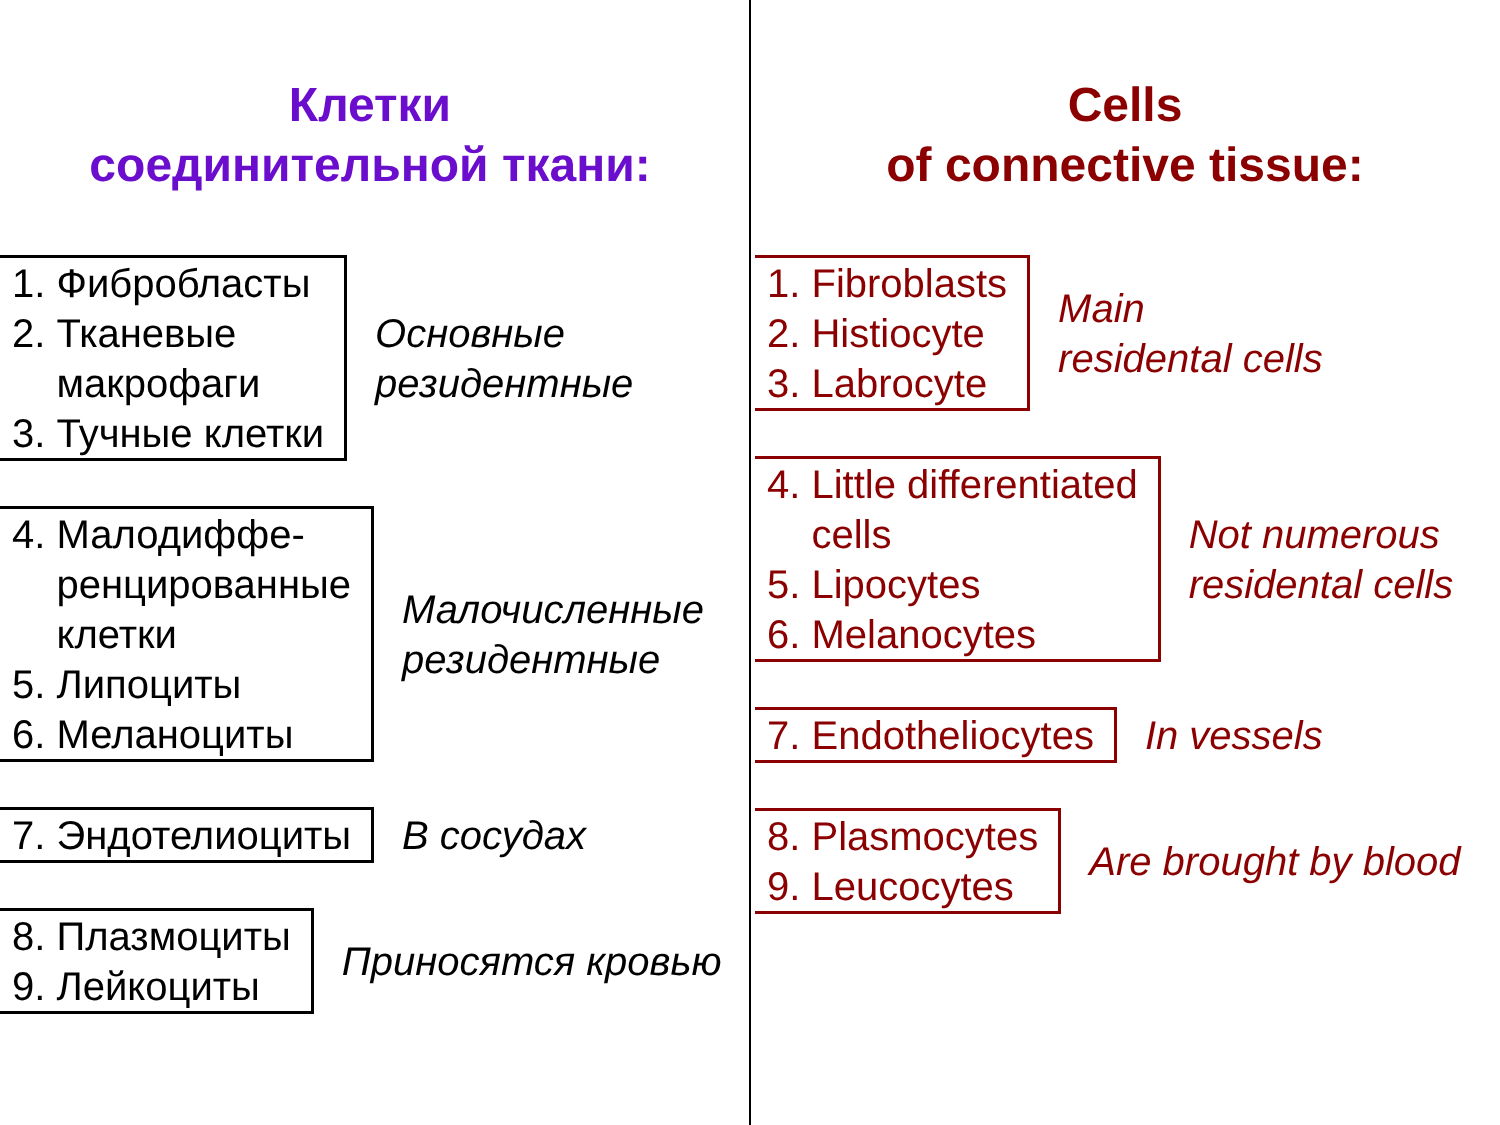Клетки
соединительной ткани:
1. Фибробласты
2. Тканевые
макрофаги
3. Тучные клетки
Основные
резидентные
4. Малодиффе-
ренцированные
клетки
5. Липоциты
6. Меланоциты
Малочисленные
резидентные
7. Эндотелиоциты В сосудах
8. Плазмоциты
9. Лейкоциты
Приносятся кровью
Cells
of connective tissue:
1. Fibroblasts
2. Histiocyte
3. Labrocyte
Main
residental cells
4. Little differentiated
cells
5. Lipocytes
6. Melanocytes
Not numerous
residental cells
7. Endotheliocytes In vessels
8. Plasmocytes
9. Leucocytes
Are brought by blood